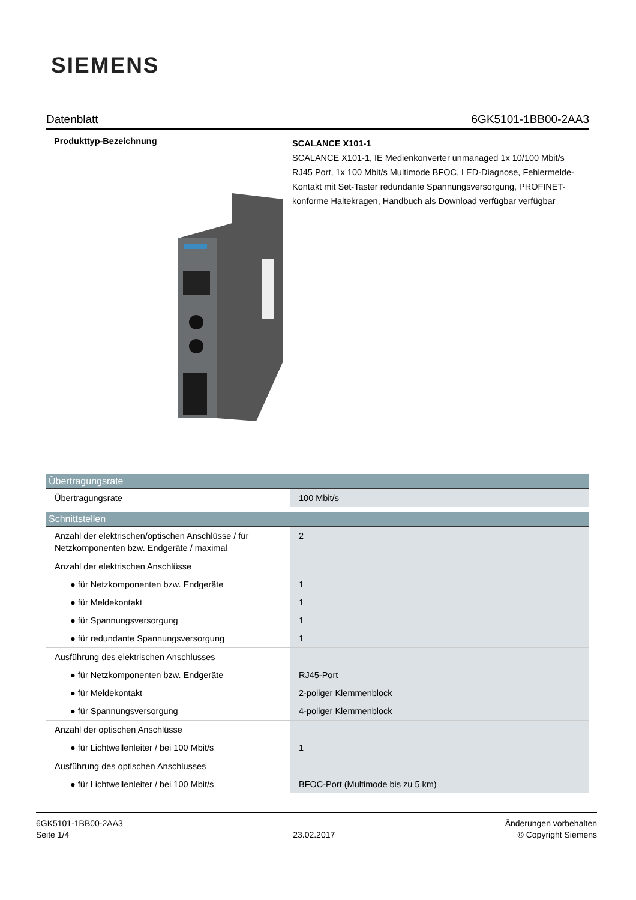SIEMENS
Datenblatt 6GK5101-1BB00-2AA3
Produkttyp-Bezeichnung
SCALANCE X101-1
SCALANCE X101-1, IE Medienkonverter unmanaged 1x 10/100 Mbit/s RJ45 Port, 1x 100 Mbit/s Multimode BFOC, LED-Diagnose, Fehlermelde- Kontakt mit Set-Taster redundante Spannungsversorgung, PROFINET-konforme Haltekragen, Handbuch als Download verfügbar verfügbar
| Übertragungsrate | |
| --- | --- |
| Übertragungsrate | 100 Mbit/s |
| Schnittstellen | |
| Anzahl der elektrischen/optischen Anschlüsse / für Netzkomponenten bzw. Endgeräte / maximal | 2 |
| Anzahl der elektrischen Anschlüsse | |
| ● für Netzkomponenten bzw. Endgeräte | 1 |
| ● für Meldekontakt | 1 |
| ● für Spannungsversorgung | 1 |
| ● für redundante Spannungsversorgung | 1 |
| Ausführung des elektrischen Anschlusses | |
| ● für Netzkomponenten bzw. Endgeräte | RJ45-Port |
| ● für Meldekontakt | 2-poliger Klemmenblock |
| ● für Spannungsversorgung | 4-poliger Klemmenblock |
| Anzahl der optischen Anschlüsse | |
| ● für Lichtwellenleiter / bei 100 Mbit/s | 1 |
| Ausführung des optischen Anschlusses | |
| ● für Lichtwellenleiter / bei 100 Mbit/s | BFOC-Port (Multimode bis zu 5 km) |
6GK5101-1BB00-2AA3
Seite 1/4
23.02.2017
Änderungen vorbehalten
© Copyright Siemens